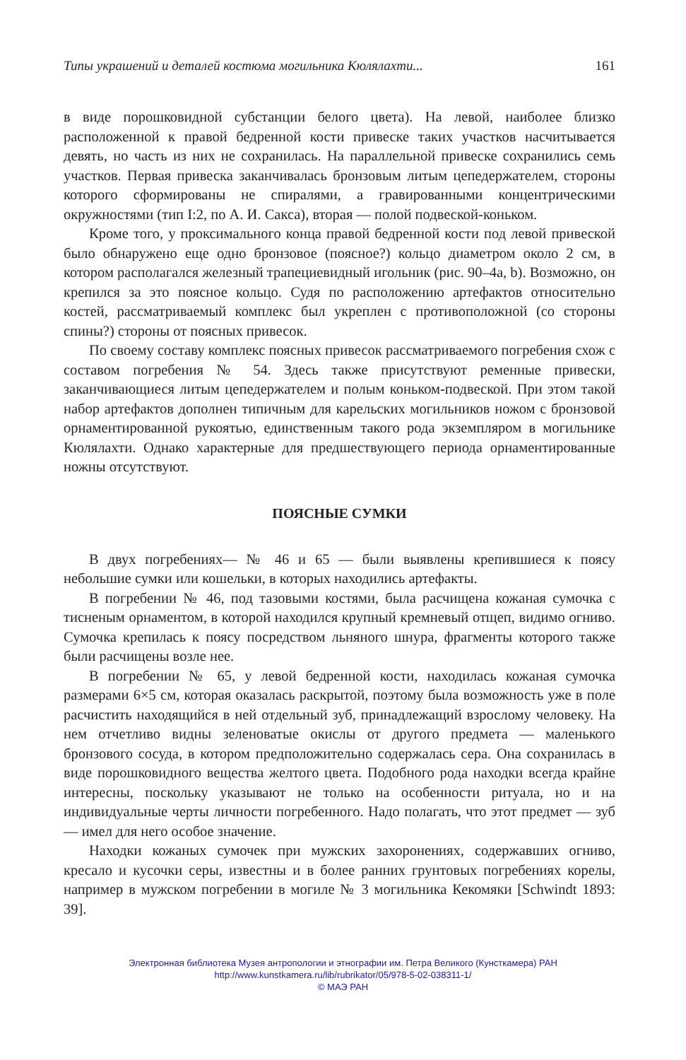Типы украшений и деталей костюма могильника Кюлялахти... 161
в виде порошковидной субстанции белого цвета). На левой, наиболее близко расположенной к правой бедренной кости привеске таких участков насчитывается девять, но часть из них не сохранилась. На параллельной привеске сохранились семь участков. Первая привеска заканчивалась бронзовым литым цепедержателем, стороны которого сформированы не спиралями, а гравированными концентрическими окружностями (тип I:2, по А. И. Сакса), вторая — полой подвеской-коньком.
Кроме того, у проксимального конца правой бедренной кости под левой привеской было обнаружено еще одно бронзовое (поясное?) кольцо диаметром около 2 см, в котором располагался железный трапециевидный игольник (рис. 90–4a, b). Возможно, он крепился за это поясное кольцо. Судя по расположению артефактов относительно костей, рассматриваемый комплекс был укреплен с противоположной (со стороны спины?) стороны от поясных привесок.
По своему составу комплекс поясных привесок рассматриваемого погребения схож с составом погребения № 54. Здесь также присутствуют ременные привески, заканчивающиеся литым цепедержателем и полым коньком-подвеской. При этом такой набор артефактов дополнен типичным для карельских могильников ножом с бронзовой орнаментированной рукоятью, единственным такого рода экземпляром в могильнике Кюлялахти. Однако характерные для предшествующего периода орнаментированные ножны отсутствуют.
ПОЯСНЫЕ СУМКИ
В двух погребениях— № 46 и 65 — были выявлены крепившиеся к поясу небольшие сумки или кошельки, в которых находились артефакты.
В погребении № 46, под тазовыми костями, была расчищена кожаная сумочка с тисненым орнаментом, в которой находился крупный кремневый отщеп, видимо огниво. Сумочка крепилась к поясу посредством льняного шнура, фрагменты которого также были расчищены возле нее.
В погребении № 65, у левой бедренной кости, находилась кожаная сумочка размерами 6×5 см, которая оказалась раскрытой, поэтому была возможность уже в поле расчистить находящийся в ней отдельный зуб, принадлежащий взрослому человеку. На нем отчетливо видны зеленоватые окислы от другого предмета — маленького бронзового сосуда, в котором предположительно содержалась сера. Она сохранилась в виде порошковидного вещества желтого цвета. Подобного рода находки всегда крайне интересны, поскольку указывают не только на особенности ритуала, но и на индивидуальные черты личности погребенного. Надо полагать, что этот предмет — зуб — имел для него особое значение.
Находки кожаных сумочек при мужских захоронениях, содержавших огниво, кресало и кусочки серы, известны и в более ранних грунтовых погребениях корелы, например в мужском погребении в могиле № 3 могильника Кекомяки [Schwindt 1893: 39].
Электронная библиотека Музея антропологии и этнографии им. Петра Великого (Кунсткамера) РАН
http://www.kunstkamera.ru/lib/rubrikator/05/978-5-02-038311-1/
© МАЭ РАН